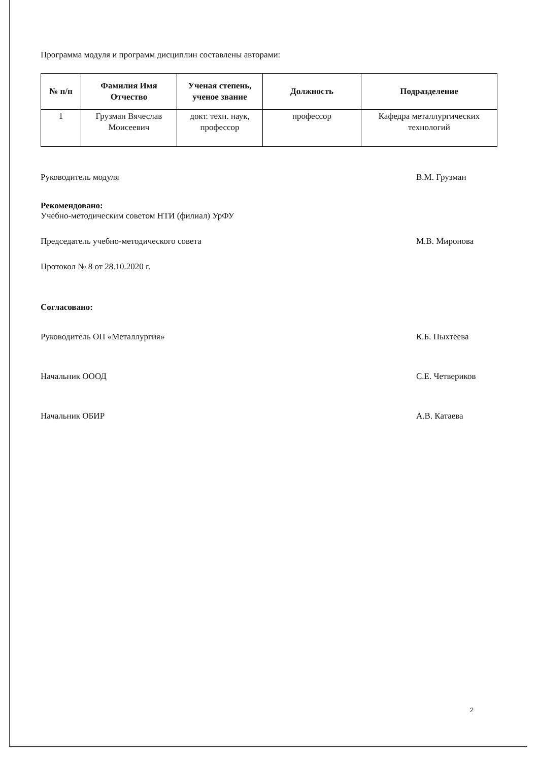Программа модуля и программ дисциплин составлены авторами:
| № п/п | Фамилия Имя Отчество | Ученая степень, ученое звание | Должность | Подразделение |
| --- | --- | --- | --- | --- |
| 1 | Грузман Вячеслав Моисеевич | докт. техн. наук, профессор | профессор | Кафедра металлургических технологий |
Руководитель модуля В.М. Грузман
Рекомендовано:
Учебно-методическим советом НТИ (филиал) УрФУ
Председатель учебно-методического совета М.В. Миронова
Протокол № 8 от 28.10.2020 г.
Согласовано:
Руководитель ОП «Металлургия» К.Б. Пыхтеева
Начальник ОООД С.Е. Четвериков
Начальник ОБИР А.В. Катаева
2